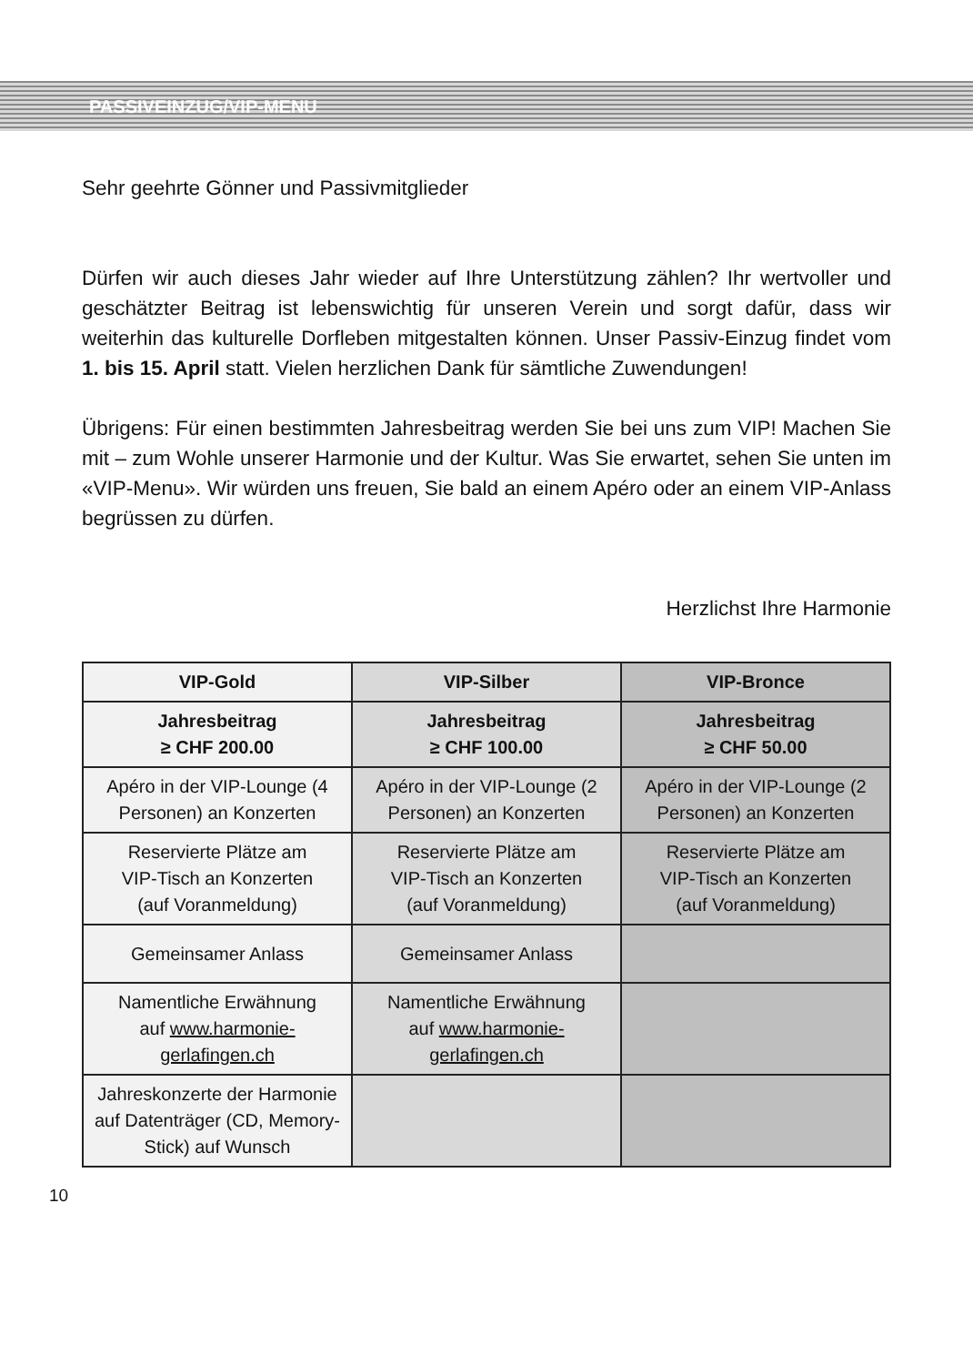PASSIVEINZUG/VIP-MENU
Sehr geehrte Gönner und Passivmitglieder
Dürfen wir auch dieses Jahr wieder auf Ihre Unterstützung zählen? Ihr wertvoller und geschätzter Beitrag ist lebenswichtig für unseren Verein und sorgt dafür, dass wir weiterhin das kulturelle Dorfleben mitgestalten können. Unser Passiv-Einzug findet vom 1. bis 15. April statt. Vielen herzlichen Dank für sämtliche Zuwendungen!
Übrigens: Für einen bestimmten Jahresbeitrag werden Sie bei uns zum VIP! Machen Sie mit – zum Wohle unserer Harmonie und der Kultur. Was Sie erwartet, sehen Sie unten im «VIP-Menu». Wir würden uns freuen, Sie bald an einem Apéro oder an einem VIP-Anlass begrüssen zu dürfen.
Herzlichst Ihre Harmonie
| VIP-Gold | VIP-Silber | VIP-Bronce |
| Jahresbeitrag ≥ CHF 200.00 | Jahresbeitrag ≥ CHF 100.00 | Jahresbeitrag ≥ CHF 50.00 |
| Apéro in der VIP-Lounge (4 Personen) an Konzerten | Apéro in der VIP-Lounge (2 Personen) an Konzerten | Apéro in der VIP-Lounge (2 Personen) an Konzerten |
| Reservierte Plätze am VIP-Tisch an Konzerten (auf Voranmeldung) | Reservierte Plätze am VIP-Tisch an Konzerten (auf Voranmeldung) | Reservierte Plätze am VIP-Tisch an Konzerten (auf Voranmeldung) |
| Gemeinsamer Anlass | Gemeinsamer Anlass | |
| Namentliche Erwähnung auf www.harmonie- gerlafingen.ch | Namentliche Erwähnung auf www.harmonie- gerlafingen.ch | |
| Jahreskonzerte der Harmonie auf Datenträger (CD, Memory-Stick) auf Wunsch | | |
10